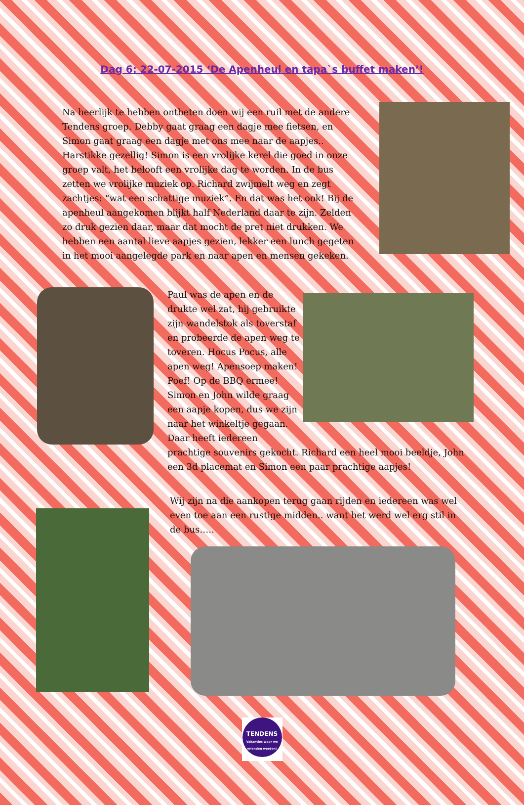Dag 6: 22-07-2015 ‘De Apenheul en tapa`s buffet maken’!
Na heerlijk te hebben ontbeten doen wij een ruil met de andere Tendens groep. Debby gaat graag een dagje mee fietsen, en Simon gaat graag een dagje met ons mee naar de aapjes.. Harstikke gezellig! Simon is een vrolijke kerel die goed in onze groep valt, het belooft een vrolijke dag te worden. In de bus zetten we vrolijke muziek op. Richard zwijmelt weg en zegt zachtjes: “wat een schattige muziek”. En dat was het ook! Bij de apenheul aangekomen blijkt half Nederland daar te zijn. Zelden zo druk gezien daar, maar dat mocht de pret niet drukken. We hebben een aantal lieve aapjes gezien, lekker een lunch gegeten in het mooi aangelegde park en naar apen en mensen gekeken.
Paul was de apen en de drukte wel zat, hij gebruikte zijn wandelstok als toverstaf en probeerde de apen weg te toveren. Hocus Pocus, alle apen weg! Apensoep maken! Poef! Op de BBQ ermee! Simon en John wilde graag een aapje kopen, dus we zijn naar het winkeltje gegaan. Daar heeft iedereen
prachtige souvenirs gekocht. Richard een heel mooi beeldje, John een 3d placemat en Simon een paar prachtige aapjes!
Wij zijn na die aankopen terug gaan rijden en iedereen was wel even toe aan een rustige midden.. want het werd wel erg stil in de bus…..
TENDENS
Vakanties waar we vrienden worden!